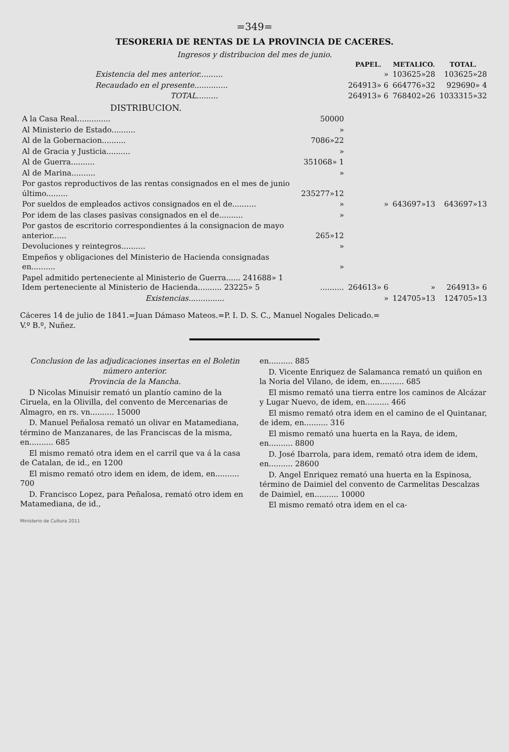=349=
TESORERIA DE RENTAS DE LA PROVINCIA DE CACERES.
Ingresos y distribucion del mes de junio.
| | | PAPEL. | METALICO. | TOTAL. |
| --- | --- | --- | --- | --- |
| Existencia del mes anterior.......... | | » | 103625»28 | 103625»28 |
| Recaudado en el presente.............. | | 264913» 6 | 664776»32 | 929690» 4 |
| TOTAL......... | | 264913» 6 | 768402»26 | 1033315»32 |
| DISTRIBUCION. | | | | |
| A la Casa Real.............. | 50000 | | | |
| Al Ministerio de Estado.......... | » | | | |
| Al de la Gobernacion.......... | 7086»22 | | | |
| Al de Gracia y Justicia.......... | » | | | |
| Al de Guerra.......... | 351068» 1 | | | |
| Al de Marina.......... | » | | | |
| Por gastos reproductivos de las rentas consignados en el mes de junio último......... | 235277»12 | | | |
| Por sueldos de empleados activos consignados en el de.......... | » | » | 643697»13 | 643697»13 |
| Por idem de las clases pasivas consignados en el de.......... | » | | | |
| Por gastos de escritorio correspondientes á la consignacion de mayo anterior...... | 265»12 | | | |
| Devoluciones y reintegros.......... | » | | | |
| Empeños y obligaciones del Ministerio de Hacienda consignadas en.......... | » | | | |
| Papel admitido perteneciente al Ministerio de Guerra...... 241688» 1 Idem perteneciente al Ministerio de Hacienda.......... 23225» 5 | .......... | 264613» 6 | » | 264913» 6 |
| Existencias............... | | » | 124705»13 | 124705»13 |
Cáceres 14 de julio de 1841.=Juan Dámaso Mateos.=P. I. D. S. C., Manuel Nogales Delicado.=
V.º B.º, Nuñez.
Conclusion de las adjudicaciones insertas en el Boletin número anterior.
Provincia de la Mancha.
D Nicolas Minuisir remató un plantío camino de la Ciruela, en la Olivilla, del convento de Mercenarias de Almagro, en rs. vn.......... 15000
D. Manuel Peñalosa remató un olivar en Matamediana, término de Manzanares, de las Franciscas de la misma, en.......... 685
El mismo remató otra idem en el carril que va á la casa de Catalan, de id., en 1200
El mismo remató otro idem en idem, de idem, en.......... 700
D. Francisco Lopez, para Peñalosa, remató otro idem en Matamediana, de id.,
en.......... 885
D. Vicente Enriquez de Salamanca remató un quiñon en la Noria del Vilano, de idem, en.......... 685
El mismo remató una tierra entre los caminos de Alcázar y Lugar Nuevo, de idem, en.......... 466
El mismo remató otra idem en el camino de el Quintanar, de idem, en.......... 316
El mismo remató una huerta en la Raya, de idem, en.......... 8800
D. José Ibarrola, para idem, remató otra idem de idem, en.......... 28600
D. Angel Enriquez remató una huerta en la Espinosa, término de Daimiel del convento de Carmelitas Descalzas de Daimiel, en.......... 10000
El mismo remató otra idem en el ca-
Ministerio de Cultura 2011